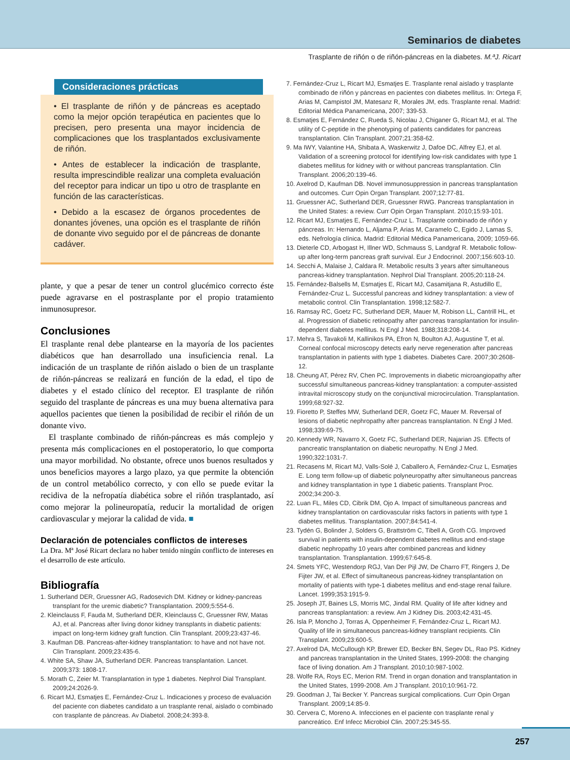Seminarios de diabetes
Trasplante de riñón o de riñón-páncreas en la diabetes. M.ªJ. Ricart
Consideraciones prácticas
• El trasplante de riñón y de páncreas es aceptado como la mejor opción terapéutica en pacientes que lo precisen, pero presenta una mayor incidencia de complicaciones que los trasplantados exclusivamente de riñón.
• Antes de establecer la indicación de trasplante, resulta imprescindible realizar una completa evaluación del receptor para indicar un tipo u otro de trasplante en función de las características.
• Debido a la escasez de órganos procedentes de donantes jóvenes, una opción es el trasplante de riñón de donante vivo seguido por el de páncreas de donante cadáver.
plante, y que a pesar de tener un control glucémico correcto éste puede agravarse en el postrasplante por el propio tratamiento inmunosupresor.
Conclusiones
El trasplante renal debe plantearse en la mayoría de los pacientes diabéticos que han desarrollado una insuficiencia renal. La indicación de un trasplante de riñón aislado o bien de un trasplante de riñón-páncreas se realizará en función de la edad, el tipo de diabetes y el estado clínico del receptor. El trasplante de riñón seguido del trasplante de páncreas es una muy buena alternativa para aquellos pacientes que tienen la posibilidad de recibir el riñón de un donante vivo.
El trasplante combinado de riñón-páncreas es más complejo y presenta más complicaciones en el postoperatorio, lo que comporta una mayor morbilidad. No obstante, ofrece unos buenos resultados y unos beneficios mayores a largo plazo, ya que permite la obtención de un control metabólico correcto, y con ello se puede evitar la recidiva de la nefropatía diabética sobre el riñón trasplantado, así como mejorar la polineuropatía, reducir la mortalidad de origen cardiovascular y mejorar la calidad de vida. ■
Declaración de potenciales conflictos de intereses
La Dra. Mª José Ricart declara no haber tenido ningún conflicto de intereses en el desarrollo de este artículo.
Bibliografía
1. Sutherland DER, Gruessner AG, Radosevich DM. Kidney or kidney-pancreas transplant for the uremic diabetic? Transplantation. 2009;5:554-6.
2. Kleinclauss F, Fauda M, Sutherland DER, Kleinclauss C, Gruessner RW, Matas AJ, et al. Pancreas after living donor kidney transplants in diabetic patients: impact on long-term kidney graft function. Clin Transplant. 2009;23:437-46.
3. Kaufman DB. Pancreas-after-kidney transplantation: to have and not have not. Clin Transplant. 2009;23:435-6.
4. White SA, Shaw JA, Sutherland DER. Pancreas transplantation. Lancet. 2009;373: 1808-17.
5. Morath C, Zeier M. Transplantation in type 1 diabetes. Nephrol Dial Transplant. 2009;24:2026-9.
6. Ricart MJ, Esmatjes E, Fernández-Cruz L. Indicaciones y proceso de evaluación del paciente con diabetes candidato a un trasplante renal, aislado o combinado con trasplante de páncreas. Av Diabetol. 2008;24:393-8.
7. Fernández-Cruz L, Ricart MJ, Esmatjes E. Trasplante renal aislado y trasplante combinado de riñón y páncreas en pacientes con diabetes mellitus. In: Ortega F, Arias M, Campistol JM, Matesanz R, Morales JM, eds. Trasplante renal. Madrid: Editorial Médica Panamericana, 2007; 339-53.
8. Esmatjes E, Fernández C, Rueda S, Nicolau J, Chiganer G, Ricart MJ, et al. The utility of C-peptide in the phenotyping of patients candidates for pancreas transplantation. Clin Transplant. 2007;21:358-62.
9. Ma IWY, Valantine HA, Shibata A, Waskerwitz J, Dafoe DC, Alfrey EJ, et al. Validation of a screening protocol for identifying low-risk candidates with type 1 diabetes mellitus for kidney with or without pancreas transplantation. Clin Transplant. 2006;20:139-46.
10. Axelrod D, Kaufman DB. Novel immunosuppression in pancreas transplantation and outcomes. Curr Opin Organ Transplant. 2007;12:77-81.
11. Gruessner AC, Sutherland DER, Gruessner RWG. Pancreas transplantation in the United States: a review. Curr Opin Organ Transplant. 2010;15:93-101.
12. Ricart MJ, Esmatjes E, Fernández-Cruz L. Trasplante combinado de riñón y páncreas. In: Hernando L, Aljama P, Arias M, Caramelo C, Egido J, Lamas S, eds. Nefrología clínica. Madrid: Editorial Médica Panamericana, 2009; 1059-66.
13. Dieterle CD, Arbogast H, Illner WD, Schmauss S, Landgraf R. Metabolic follow-up after long-term pancreas graft survival. Eur J Endocrinol. 2007;156:603-10.
14. Secchi A, Malaise J, Caldara R. Metabolic results 3 years after simultaneous pancreas-kidney transplantation. Nephrol Dial Transplant. 2005;20:118-24.
15. Fernández-Balsells M, Esmatjes E, Ricart MJ, Casamitjana R, Astudillo E, Fernández-Cruz L. Successful pancreas and kidney transplantation: a view of metabolic control. Clin Transplantation. 1998;12:582-7.
16. Ramsay RC, Goetz FC, Sutherland DER, Mauer M, Robison LL, Cantrill HL, et al. Progression of diabetic retinopathy after pancreas transplantation for insulin-dependent diabetes mellitus. N Engl J Med. 1988;318:208-14.
17. Mehra S, Tavakoli M, Kallinikos PA, Efron N, Boulton AJ, Augustine T, et al. Corneal confocal microscopy detects early nerve regeneration after pancreas transplantation in patients with type 1 diabetes. Diabetes Care. 2007;30:2608-12.
18. Cheung AT, Pérez RV, Chen PC. Improvements in diabetic microangiopathy after successful simultaneous pancreas-kidney transplantation: a computer-assisted intravital microscopy study on the conjunctival microcirculation. Transplantation. 1999;68:927-32.
19. Fioretto P, Steffes MW, Sutherland DER, Goetz FC, Mauer M. Reversal of lesions of diabetic nephropathy after pancreas transplantation. N Engl J Med. 1998;339:69-75.
20. Kennedy WR, Navarro X, Goetz FC, Sutherland DER, Najarian JS. Effects of pancreatic transplantation on diabetic neuropathy. N Engl J Med. 1990;322:1031-7.
21. Recasens M, Ricart MJ, Valls-Solé J, Caballero A, Fernández-Cruz L, Esmatjes E. Long term follow-up of diabetic polyneuropathy after simultaneous pancreas and kidney transplantation in type 1 diabetic patients. Transplant Proc. 2002;34:200-3.
22. Luan FL, Miles CD, Cibrik DM, Ojo A. Impact of simultaneous pancreas and kidney transplantation on cardiovascular risks factors in patients with type 1 diabetes mellitus. Transplantation. 2007;84:541-4.
23. Tydén G, Bolinder J, Solders G, Brattström C, Tibell A, Groth CG. Improved survival in patients with insulin-dependent diabetes mellitus and end-stage diabetic nephropathy 10 years after combined pancreas and kidney transplantation. Transplantation. 1999;67:645-8.
24. Smets YFC, Westendorp RGJ, Van Der Pijl JW, De Charro FT, Ringers J, De Fijter JW, et al. Effect of simultaneous pancreas-kidney transplantation on mortality of patients with type-1 diabetes mellitus and end-stage renal failure. Lancet. 1999;353:1915-9.
25. Joseph JT, Baines LS, Morris MC, Jindal RM. Quality of life after kidney and pancreas transplantation: a review. Am J Kidney Dis. 2003;42:431-45.
26. Isla P, Moncho J, Torras A, Oppenheimer F, Fernández-Cruz L, Ricart MJ. Quality of life in simultaneous pancreas-kidney transplant recipients. Clin Transplant. 2009;23:600-5.
27. Axelrod DA, McCullough KP, Brewer ED, Becker BN, Segev DL, Rao PS. Kidney and pancreas transplantation in the United States, 1999-2008: the changing face of living donation. Am J Transplant. 2010;10:987-1002.
28. Wolfe RA, Roys EC, Merion RM. Trend in organ donation and transplantation in the United States, 1999-2008. Am J Transplant. 2010;10:961-72.
29. Goodman J, Tai Becker Y. Pancreas surgical complications. Curr Opin Organ Transplant. 2009;14:85-9.
30. Cervera C, Moreno A. Infecciones en el paciente con trasplante renal y pancreático. Enf Infecc Microbiol Clin. 2007;25:345-55.
257